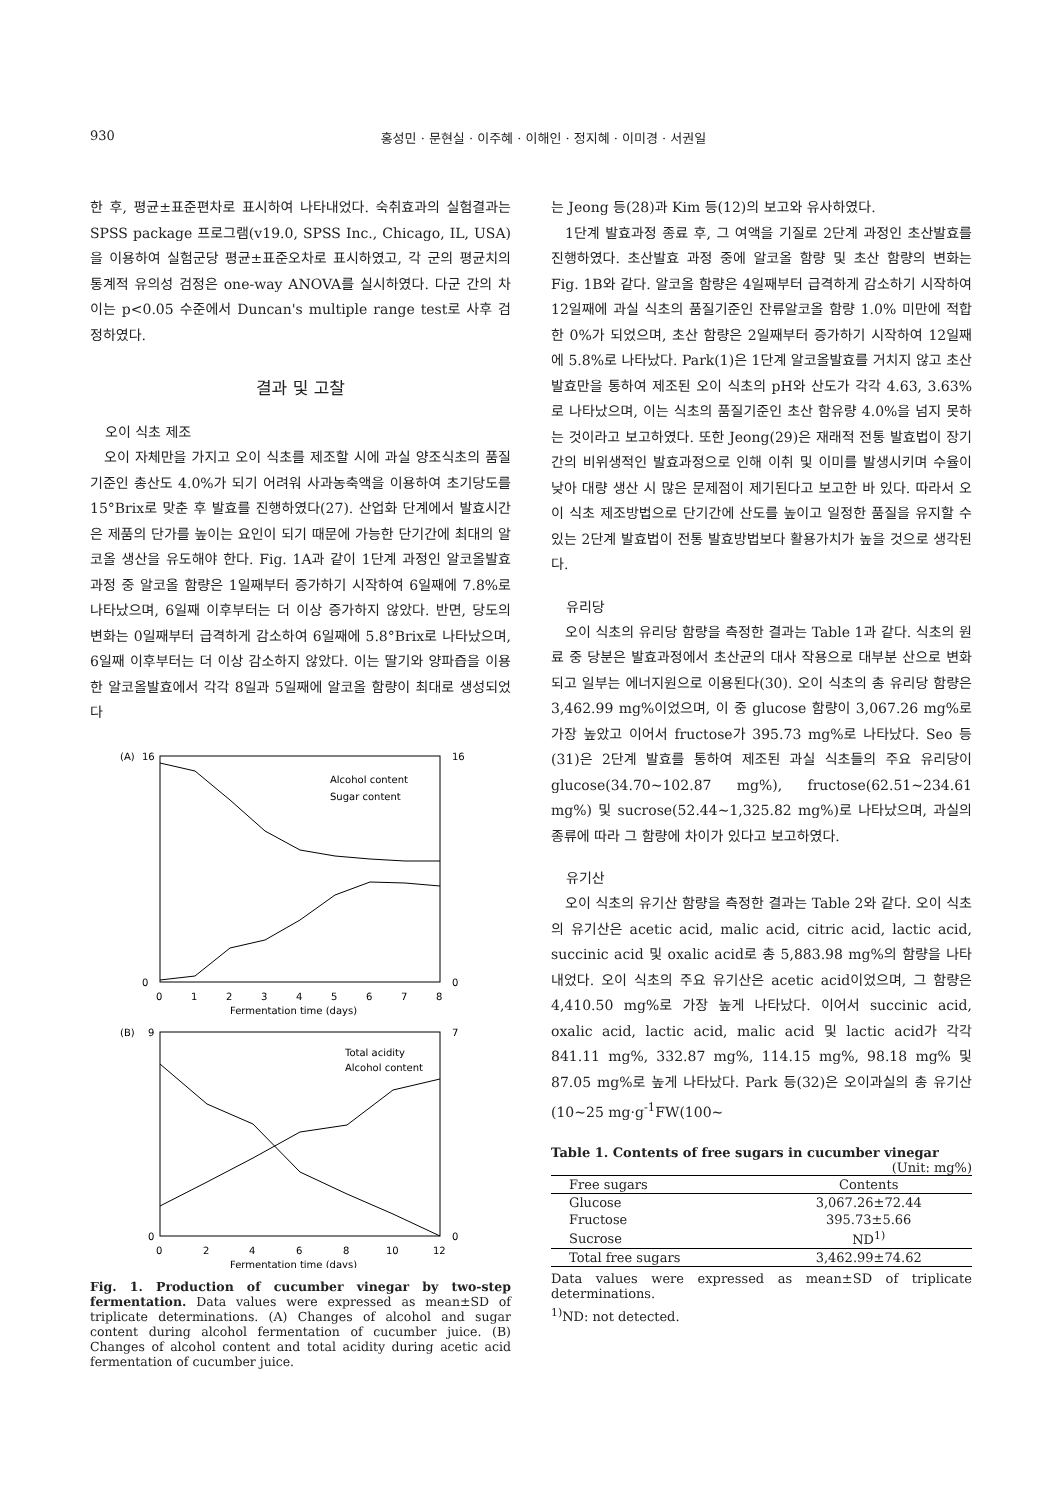930 홍성민 · 문현실 · 이주혜 · 이해인 · 정지혜 · 이미경 · 서권일
한 후, 평균±표준편차로 표시하여 나타내었다. 숙취효과의 실험결과는 SPSS package 프로그램(v19.0, SPSS Inc., Chicago, IL, USA)을 이용하여 실험군당 평균±표준오차로 표시하였고, 각 군의 평균치의 통계적 유의성 검정은 one-way ANOVA를 실시하였다. 다군 간의 차이는 p<0.05 수준에서 Duncan's multiple range test로 사후 검정하였다.
결과 및 고찰
오이 식초 제조
오이 자체만을 가지고 오이 식초를 제조할 시에 과실 양조식초의 품질기준인 총산도 4.0%가 되기 어려워 사과농축액을 이용하여 초기당도를 15°Brix로 맞춘 후 발효를 진행하였다(27). 산업화 단계에서 발효시간은 제품의 단가를 높이는 요인이 되기 때문에 가능한 단기간에 최대의 알코올 생산을 유도해야 한다. Fig. 1A과 같이 1단계 과정인 알코올발효 과정 중 알코올 함량은 1일째부터 증가하기 시작하여 6일째에 7.8%로 나타났으며, 6일째 이후부터는 더 이상 증가하지 않았다. 반면, 당도의 변화는 0일째부터 급격하게 감소하여 6일째에 5.8°Brix로 나타났으며, 6일째 이후부터는 더 이상 감소하지 않았다. 이는 딸기와 양파즙을 이용한 알코올발효에서 각각 8일과 5일째에 알코올 함량이 최대로 생성되었다
(A)
16
16
0
0
Alcohol content
Sugar content
0
1
2
3
4
5
6
7
8
Fermentation time (days)
(B)
9
7
0
0
Total acidity
Alcohol content
0
2
4
6
8
10
12
Fermentation time (days)
Fig. 1. Production of cucumber vinegar by two-step fermentation. Data values were expressed as mean±SD of triplicate determinations. (A) Changes of alcohol and sugar content during alcohol fermentation of cucumber juice. (B) Changes of alcohol content and total acidity during acetic acid fermentation of cucumber juice.
는 Jeong 등(28)과 Kim 등(12)의 보고와 유사하였다.
1단계 발효과정 종료 후, 그 여액을 기질로 2단계 과정인 초산발효를 진행하였다. 초산발효 과정 중에 알코올 함량 및 초산 함량의 변화는 Fig. 1B와 같다. 알코올 함량은 4일째부터 급격하게 감소하기 시작하여 12일째에 과실 식초의 품질기준인 잔류알코올 함량 1.0% 미만에 적합한 0%가 되었으며, 초산 함량은 2일째부터 증가하기 시작하여 12일째에 5.8%로 나타났다. Park(1)은 1단계 알코올발효를 거치지 않고 초산발효만을 통하여 제조된 오이 식초의 pH와 산도가 각각 4.63, 3.63%로 나타났으며, 이는 식초의 품질기준인 초산 함유량 4.0%을 넘지 못하는 것이라고 보고하였다. 또한 Jeong(29)은 재래적 전통 발효법이 장기간의 비위생적인 발효과정으로 인해 이취 및 이미를 발생시키며 수율이 낮아 대량 생산 시 많은 문제점이 제기된다고 보고한 바 있다. 따라서 오이 식초 제조방법으로 단기간에 산도를 높이고 일정한 품질을 유지할 수 있는 2단계 발효법이 전통 발효방법보다 활용가치가 높을 것으로 생각된다.
유리당
오이 식초의 유리당 함량을 측정한 결과는 Table 1과 같다. 식초의 원료 중 당분은 발효과정에서 초산균의 대사 작용으로 대부분 산으로 변화되고 일부는 에너지원으로 이용된다(30). 오이 식초의 총 유리당 함량은 3,462.99 mg%이었으며, 이 중 glucose 함량이 3,067.26 mg%로 가장 높았고 이어서 fructose가 395.73 mg%로 나타났다. Seo 등(31)은 2단계 발효를 통하여 제조된 과실 식초들의 주요 유리당이 glucose(34.70∼102.87 mg%), fructose(62.51∼234.61 mg%) 및 sucrose(52.44∼1,325.82 mg%)로 나타났으며, 과실의 종류에 따라 그 함량에 차이가 있다고 보고하였다.
유기산
오이 식초의 유기산 함량을 측정한 결과는 Table 2와 같다. 오이 식초의 유기산은 acetic acid, malic acid, citric acid, lactic acid, succinic acid 및 oxalic acid로 총 5,883.98 mg%의 함량을 나타내었다. 오이 식초의 주요 유기산은 acetic acid이었으며, 그 함량은 4,410.50 mg%로 가장 높게 나타났다. 이어서 succinic acid, oxalic acid, lactic acid, malic acid 및 lactic acid가 각각 841.11 mg%, 332.87 mg%, 114.15 mg%, 98.18 mg% 및 87.05 mg%로 높게 나타났다. Park 등(32)은 오이과실의 총 유기산(10∼25 mg·g<sup>-1</sup>FW(100∼
Table 1. Contents of free sugars in cucumber vinegar
(Unit: mg%)
| Free sugars | Contents |
| --- | --- |
| Glucose | 3,067.26±72.44 |
| Fructose | 395.73±5.66 |
| Sucrose | ND<sup>1)</sup> |
| Total free sugars | 3,462.99±74.62 |
Data values were expressed as mean±SD of triplicate determinations.
<sup>1)</sup> ND: not detected.